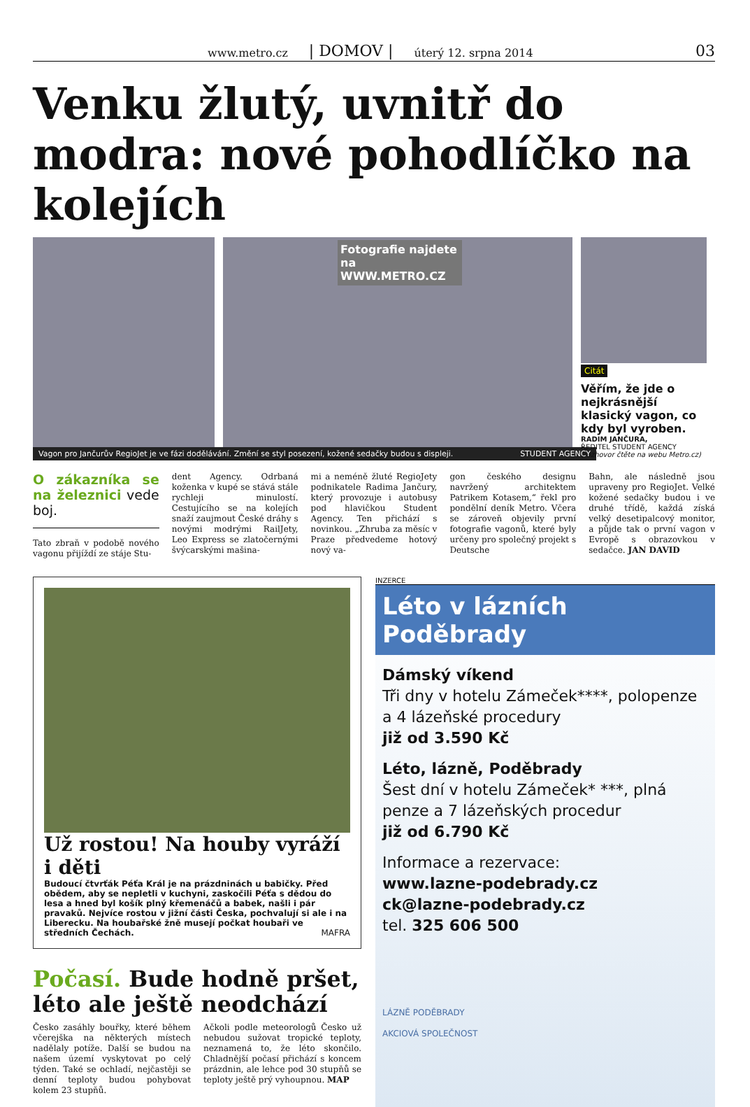www.metro.cz | DOMOV | úterý 12. srpna 2014 03
Venku žlutý, uvnitř do modra: nové pohodlíčko na kolejích
Fotografie najdete na WWW.METRO.CZ
Citát
Věřím, že jde o nejkrásnější klasický vagon, co kdy byl vyroben.
RADIM JANČURA,
ŘEDITEL STUDENT AGENCY
(rozhovor čtěte na webu Metro.cz)
Vagon pro Jančurův RegioJet je ve fázi dodělávání. Změní se styl posezení, kožené sedačky budou s displeji. STUDENT AGENCY
O zákazníka se na železnici vede boj.
Tato zbraň v podobě nového vagonu přijíždí ze stáje Stu-
dent Agency. Odrbaná koženka v kupé se stává stále rychleji minulostí. Cestujícího se na kolejích snaží zaujmout České dráhy s novými modrými RailJety, Leo Express se zlatočernými švýcarskými mašina-
mi a neméně žluté RegioJety podnikatele Radima Jančury, který provozuje i autobusy pod hlavičkou Student Agency. Ten přichází s novinkou. „Zhruba za měsíc v Praze předvedeme hotový nový va-
gon českého designu navržený architektem Patrikem Kotasem,“ řekl pro pondělní deník Metro. Včera se zároveň objevily první fotografie vagonů, které byly určeny pro společný projekt s Deutsche
Bahn, ale následně jsou upraveny pro RegioJet. Velké kožené sedačky budou i ve druhé třídě, každá získá velký desetipalcový monitor, a půjde tak o první vagon v Evropě s obrazovkou v sedačce. JAN DAVID
Už rostou! Na houby vyráží i děti
Budoucí čtvrťák Péťa Král je na prázdninách u babičky. Před obědem, aby se nepletli v kuchyni, zaskočili Péťa s dědou do lesa a hned byl košík plný křemenáčů a babek, našli i pár pravaků. Nejvíce rostou v jižní části Česka, pochvalují si ale i na Liberecku. Na houbařské žně musejí počkat houbaři ve středních Čechách. MAFRA
Počasí. Bude hodně pršet, léto ale ještě neodchází
Česko zasáhly bouřky, které během včerejška na některých místech nadělaly potíže. Další se budou na našem území vyskytovat po celý týden. Také se ochladí, nejčastěji se denní teploty budou pohybovat kolem 23 stupňů.
Ačkoli podle meteorologů Česko už nebudou sužovat tropické teploty, neznamená to, že léto skončilo. Chladnější počasí přichází s koncem prázdnin, ale lehce pod 30 stupňů se teploty ještě prý vyhoupnou. MAP
INZERCE
Léto v lázních Poděbrady
Dámský víkend
Tři dny v hotelu Zámeček****, polopenze a 4 lázeňské procedury
již od 3.590 Kč
Léto, lázně, Poděbrady
Šest dní v hotelu Zámeček* ***, plná penze a 7 lázeňských procedur
již od 6.790 Kč
Informace a rezervace:
www.lazne-podebrady.cz
ck@lazne-podebrady.cz
tel. 325 606 500
LÁZNĚ PODĚBRADY
AKCIOVÁ SPOLEČNOST